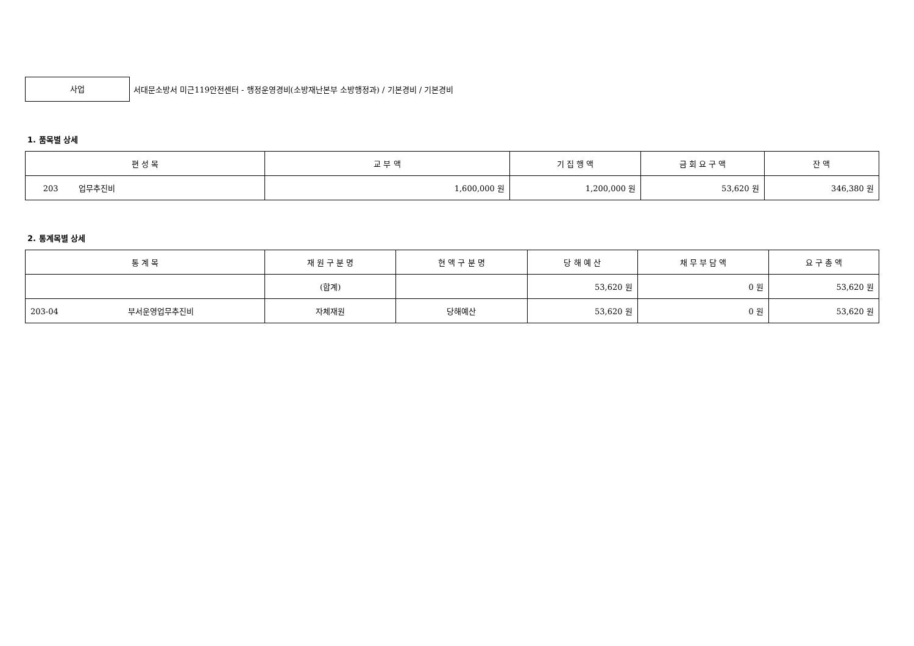사업
서대문소방서 미근119안전센터 - 행정운영경비(소방재난본부 소방행정과) / 기본경비 / 기본경비
1. 품목별 상세
| 편 성 목 | 교 부 액 | 기 집 행 액 | 금 회 요 구 액 | 잔 액 |
| --- | --- | --- | --- | --- |
| 203 업무추진비 | 1,600,000 원 | 1,200,000 원 | 53,620 원 | 346,380 원 |
2. 통계목별 상세
| 통 계 목 | 재 원 구 분 명 | 현 액 구 분 명 | 당 해 예 산 | 채 무 부 담 액 | 요 구 총 액 |
| --- | --- | --- | --- | --- | --- |
| | (합계) | | 53,620 원 | 0 원 | 53,620 원 |
| 203-04 부서운영업무추진비 | 자체재원 | 당해예산 | 53,620 원 | 0 원 | 53,620 원 |